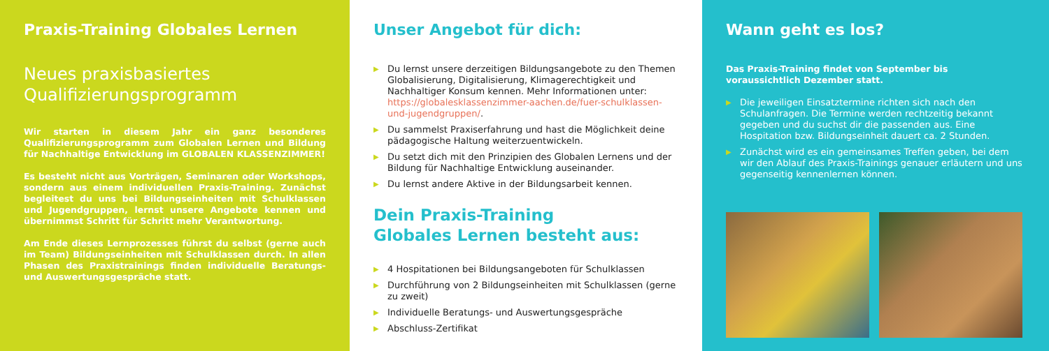Praxis-Training Globales Lernen
Neues praxisbasiertes Qualifizierungsprogramm
Wir starten in diesem Jahr ein ganz besonderes Qualifizierungsprogramm zum Globalen Lernen und Bildung für Nachhaltige Entwicklung im GLOBALEN KLASSENZIMMER!
Es besteht nicht aus Vorträgen, Seminaren oder Workshops, sondern aus einem individuellen Praxis-Training. Zunächst begleitest du uns bei Bildungseinheiten mit Schulklassen und Jugendgruppen, lernst unsere Angebote kennen und übernimmst Schritt für Schritt mehr Verantwortung.
Am Ende dieses Lernprozesses führst du selbst (gerne auch im Team) Bildungseinheiten mit Schulklassen durch. In allen Phasen des Praxistrainings finden individuelle Beratungs- und Auswertungsgespräche statt.
Unser Angebot für dich:
▶ Du lernst unsere derzeitigen Bildungsangebote zu den Themen Globalisierung, Digitalisierung, Klimagerechtigkeit und Nachhaltiger Konsum kennen. Mehr Informationen unter: https://globalesklassenzimmer-aachen.de/fuer-schulklassen-und-jugendgruppen/.
▶ Du sammelst Praxiserfahrung und hast die Möglichkeit deine pädagogische Haltung weiterzuentwickeln.
▶ Du setzt dich mit den Prinzipien des Globalen Lernens und der Bildung für Nachhaltige Entwicklung auseinander.
▶ Du lernst andere Aktive in der Bildungsarbeit kennen.
Dein Praxis-Training
Globales Lernen besteht aus:
▶ 4 Hospitationen bei Bildungsangeboten für Schulklassen
▶ Durchführung von 2 Bildungseinheiten mit Schulklassen (gerne zu zweit)
▶ Individuelle Beratungs- und Auswertungsgespräche
▶ Abschluss-Zertifikat
Wann geht es los?
Das Praxis-Training findet von September bis voraussichtlich Dezember statt.
▶ Die jeweiligen Einsatztermine richten sich nach den Schulanfragen. Die Termine werden rechtzeitig bekannt gegeben und du suchst dir die passenden aus. Eine Hospitation bzw. Bildungseinheit dauert ca. 2 Stunden.
▶ Zunächst wird es ein gemeinsames Treffen geben, bei dem wir den Ablauf des Praxis-Trainings genauer erläutern und uns gegenseitig kennenlernen können.